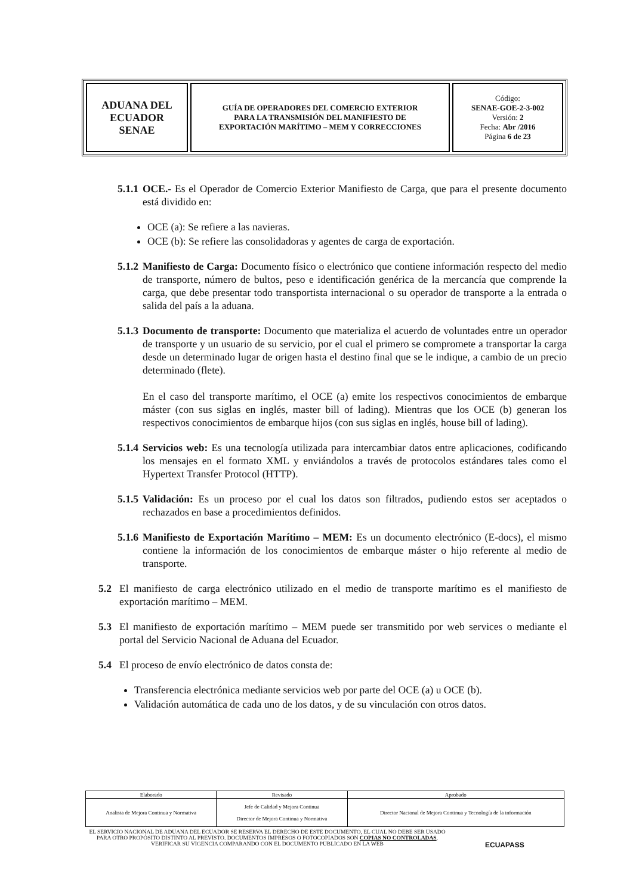| ADUANA DEL ECUADOR SENAE | GUÍA DE OPERADORES DEL COMERCIO EXTERIOR PARA LA TRANSMISIÓN DEL MANIFIESTO DE EXPORTACIÓN MARÍTIMO – MEM Y CORRECCIONES | Código: SENAE-GOE-2-3-002 Versión: 2 Fecha: Abr /2016 Página 6 de 23 |
5.1.1
OCE.- Es el Operador de Comercio Exterior Manifiesto de Carga, que para el presente documento está dividido en:
OCE (a): Se refiere a las navieras.
OCE (b): Se refiere las consolidadoras y agentes de carga de exportación.
5.1.2
Manifiesto de Carga: Documento físico o electrónico que contiene información respecto del medio de transporte, número de bultos, peso e identificación genérica de la mercancía que comprende la carga, que debe presentar todo transportista internacional o su operador de transporte a la entrada o salida del país a la aduana.
5.1.3
Documento de transporte: Documento que materializa el acuerdo de voluntades entre un operador de transporte y un usuario de su servicio, por el cual el primero se compromete a transportar la carga desde un determinado lugar de origen hasta el destino final que se le indique, a cambio de un precio determinado (flete).
En el caso del transporte marítimo, el OCE (a) emite los respectivos conocimientos de embarque máster (con sus siglas en inglés, master bill of lading). Mientras que los OCE (b) generan los respectivos conocimientos de embarque hijos (con sus siglas en inglés, house bill of lading).
5.1.4
Servicios web: Es una tecnología utilizada para intercambiar datos entre aplicaciones, codificando los mensajes en el formato XML y enviándolos a través de protocolos estándares tales como el Hypertext Transfer Protocol (HTTP).
5.1.5
Validación: Es un proceso por el cual los datos son filtrados, pudiendo estos ser aceptados o rechazados en base a procedimientos definidos.
5.1.6
Manifiesto de Exportación Marítimo – MEM: Es un documento electrónico (E-docs), el mismo contiene la información de los conocimientos de embarque máster o hijo referente al medio de transporte.
5.2 El manifiesto de carga electrónico utilizado en el medio de transporte marítimo es el manifiesto de exportación marítimo – MEM.
5.3 El manifiesto de exportación marítimo – MEM puede ser transmitido por web services o mediante el portal del Servicio Nacional de Aduana del Ecuador.
5.4 El proceso de envío electrónico de datos consta de:
Transferencia electrónica mediante servicios web por parte del OCE (a) u OCE (b).
Validación automática de cada uno de los datos, y de su vinculación con otros datos.
| Elaborado | Revisado | Aprobado |
| Analista de Mejora Continua y Normativa | Jefe de Calidad y Mejora Continua Director de Mejora Continua y Normativa | Director Nacional de Mejora Continua y Tecnología de la información |
EL SERVICIO NACIONAL DE ADUANA DEL ECUADOR SE RESERVA EL DERECHO DE ESTE DOCUMENTO, EL CUAL NO DEBE SER USADO PARA OTRO PROPÓSITO DISTINTO AL PREVISTO. DOCUMENTOS IMPRESOS O FOTOCOPIADOS SON COPIAS NO CONTROLADAS, VERIFICAR SU VIGENCIA COMPARANDO CON EL DOCUMENTO PUBLICADO EN LA WEB
ECUAPASS